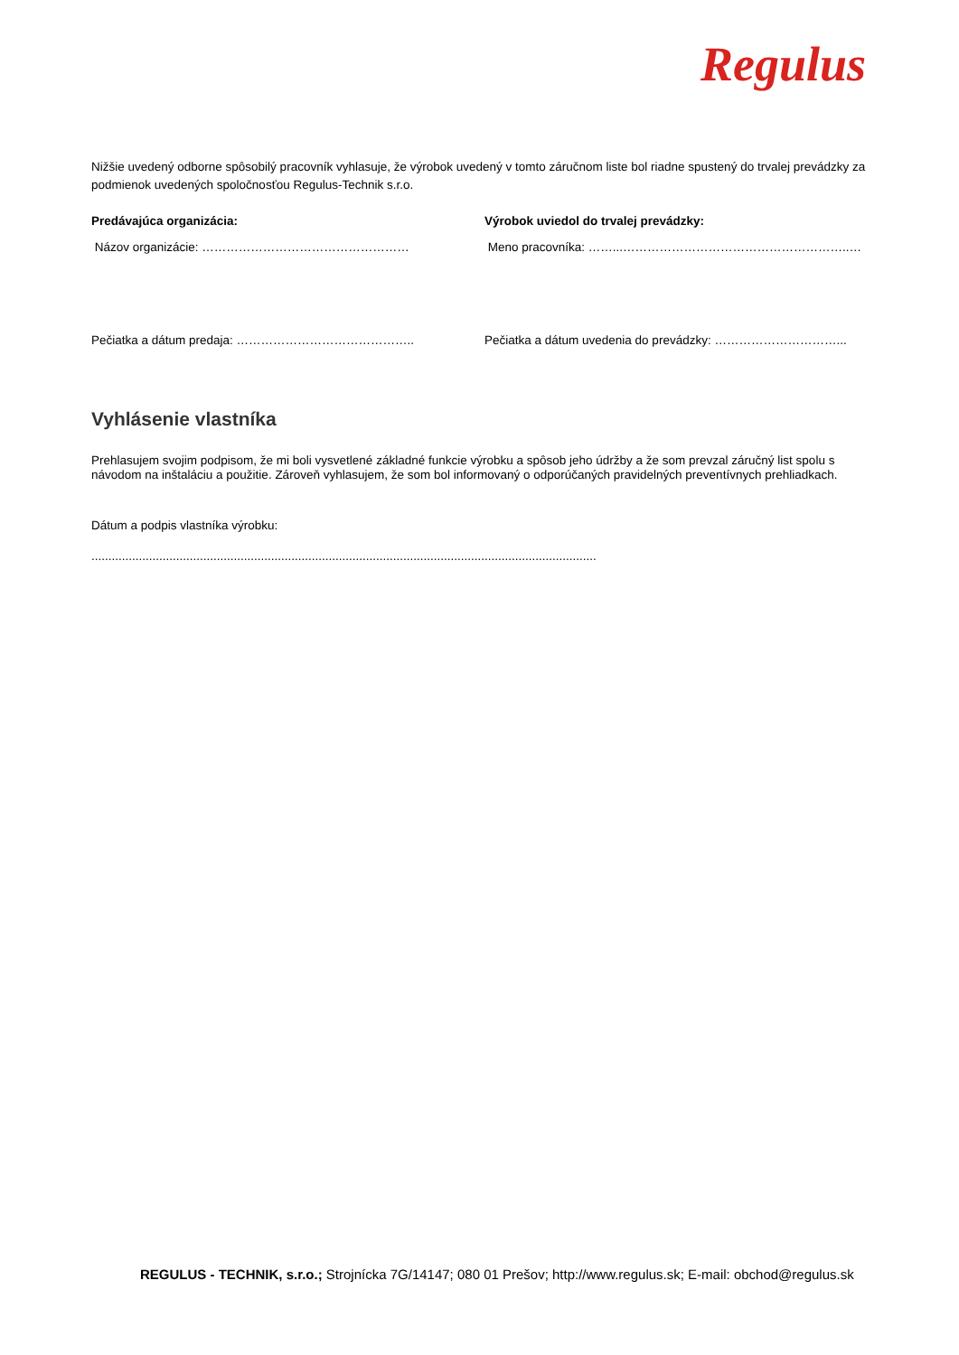Regulus
Nižšie uvedený odborne spôsobilý pracovník vyhlasuje, že výrobok uvedený v tomto záručnom liste bol riadne spustený do trvalej prevádzky za podmienok uvedených spoločnosťou Regulus-Technik s.r.o.
Predávajúca organizácia: Výrobok uviedol do trvalej prevádzky:
Názov organizácie: …………………………………………… Meno pracovníka: ……...………………………………………………..…
Pečiatka a dátum predaja: …………………………………….. Pečiatka a dátum uvedenia do prevádzky: …………………………...
Vyhlásenie vlastníka
Prehlasujem svojim podpisom, že mi boli vysvetlené základné funkcie výrobku a spôsob jeho údržby a že som prevzal záručný list spolu s návodom na inštaláciu a použitie. Zároveň vyhlasujem, že som bol informovaný o odporúčaných pravidelných preventívnych prehliadkach.
Dátum a podpis vlastníka výrobku:
.....................................................................................................................................................
REGULUS - TECHNIK, s.r.o.; Strojnícka 7G/14147; 080 01 Prešov; http://www.regulus.sk; E-mail: obchod@regulus.sk